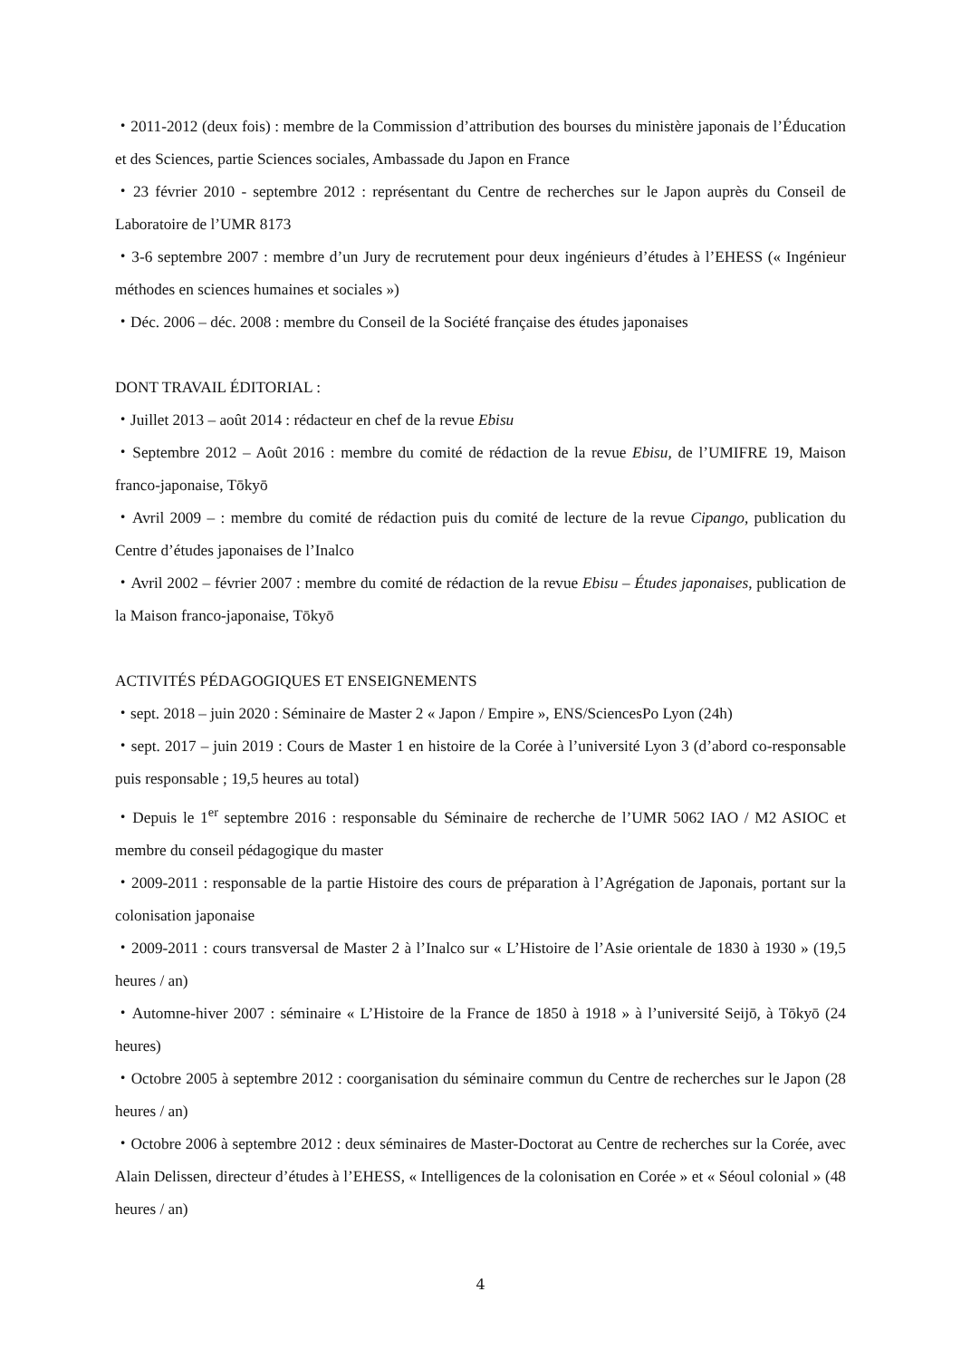・2011-2012 (deux fois) : membre de la Commission d’attribution des bourses du ministère japonais de l’Éducation et des Sciences, partie Sciences sociales, Ambassade du Japon en France
・23 février 2010 - septembre 2012 : représentant du Centre de recherches sur le Japon auprès du Conseil de Laboratoire de l’UMR 8173
・3-6 septembre 2007 : membre d’un Jury de recrutement pour deux ingénieurs d’études à l’EHESS (« Ingénieur méthodes en sciences humaines et sociales »)
・Déc. 2006 – déc. 2008 : membre du Conseil de la Société française des études japonaises
DONT TRAVAIL ÉDITORIAL :
・Juillet 2013 – août 2014 : rédacteur en chef de la revue Ebisu
・Septembre 2012 – Août 2016 : membre du comité de rédaction de la revue Ebisu, de l’UMIFRE 19, Maison franco-japonaise, Tōkyō
・Avril 2009 – : membre du comité de rédaction puis du comité de lecture de la revue Cipango, publication du Centre d’études japonaises de l’Inalco
・Avril 2002 – février 2007 : membre du comité de rédaction de la revue Ebisu – Études japonaises, publication de la Maison franco-japonaise, Tōkyō
ACTIVITÉS PÉDAGOGIQUES ET ENSEIGNEMENTS
・sept. 2018 – juin 2020 : Séminaire de Master 2 « Japon / Empire », ENS/SciencesPo Lyon (24h)
・sept. 2017 – juin 2019 : Cours de Master 1 en histoire de la Corée à l’université Lyon 3 (d’abord co-responsable puis responsable ; 19,5 heures au total)
・Depuis le 1<sup>er</sup> septembre 2016 : responsable du Séminaire de recherche de l’UMR 5062 IAO / M2 ASIOC et membre du conseil pédagogique du master
・2009-2011 : responsable de la partie Histoire des cours de préparation à l’Agrégation de Japonais, portant sur la colonisation japonaise
・2009-2011 : cours transversal de Master 2 à l’Inalco sur « L’Histoire de l’Asie orientale de 1830 à 1930 » (19,5 heures / an)
・Automne-hiver 2007 : séminaire « L’Histoire de la France de 1850 à 1918 » à l’université Seijō, à Tōkyō (24 heures)
・Octobre 2005 à septembre 2012 : coorganisation du séminaire commun du Centre de recherches sur le Japon (28 heures / an)
・Octobre 2006 à septembre 2012 : deux séminaires de Master-Doctorat au Centre de recherches sur la Corée, avec Alain Delissen, directeur d’études à l’EHESS, « Intelligences de la colonisation en Corée » et « Séoul colonial » (48 heures / an)
4